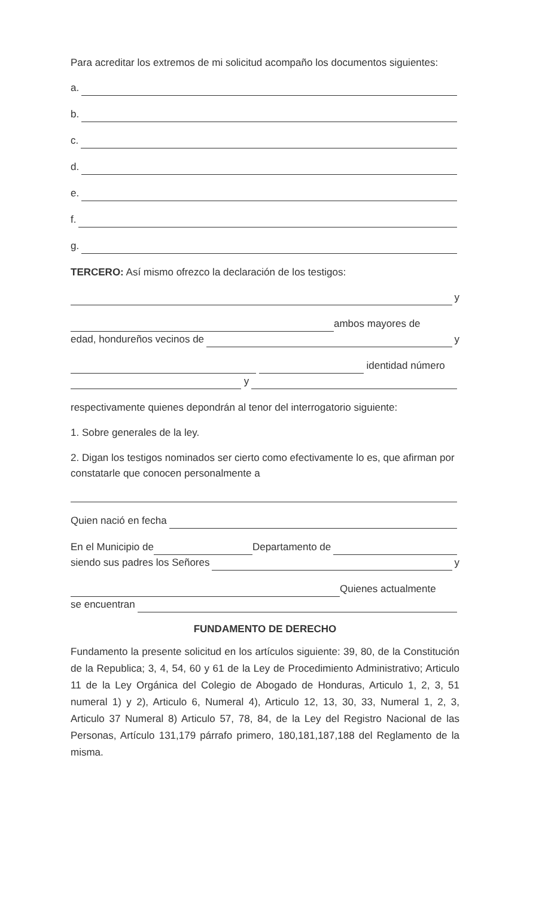Para acreditar los extremos de mi solicitud acompaño los documentos siguientes:
a.
b.
c.
d.
e.
f.
g.
TERCERO: Así mismo ofrezco la declaración de los testigos:
y
ambos mayores de
edad, hondureños vecinos de y
identidad número
y
respectivamente quienes depondrán al tenor del interrogatorio siguiente:
1. Sobre generales de la ley.
2. Digan los testigos nominados ser cierto como efectivamente lo es, que afirman por constatarle que conocen personalmente a
Quien nació en fecha
En el Municipio de Departamento de
siendo sus padres los Señores y
Quienes actualmente
se encuentran
FUNDAMENTO DE DERECHO
Fundamento la presente solicitud en los artículos siguiente: 39, 80, de la Constitución de la Republica; 3, 4, 54, 60 y 61 de la Ley de Procedimiento Administrativo; Articulo 11 de la Ley Orgánica del Colegio de Abogado de Honduras, Articulo 1, 2, 3, 51 numeral 1) y 2), Articulo 6, Numeral 4), Articulo 12, 13, 30, 33, Numeral 1, 2, 3, Articulo 37 Numeral 8) Articulo 57, 78, 84, de la Ley del Registro Nacional de las Personas, Artículo 131,179 párrafo primero, 180,181,187,188 del Reglamento de la misma.